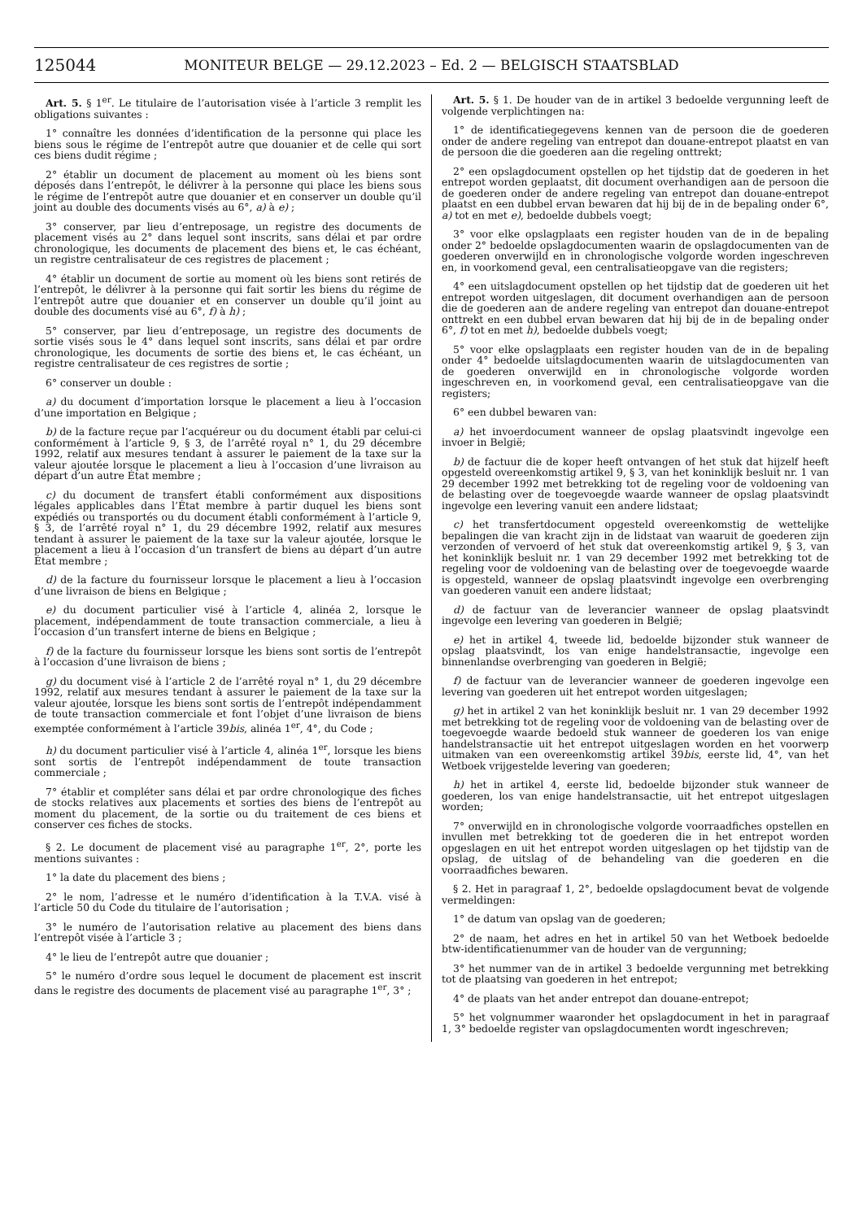125044 MONITEUR BELGE — 29.12.2023 – Ed. 2 — BELGISCH STAATSBLAD
Art. 5. § 1<sup>er</sup>. Le titulaire de l’autorisation visée à l’article 3 remplit les obligations suivantes :
1° connaître les données d’identification de la personne qui place les biens sous le régime de l’entrepôt autre que douanier et de celle qui sort ces biens dudit régime ;
2° établir un document de placement au moment où les biens sont déposés dans l’entrepôt, le délivrer à la personne qui place les biens sous le régime de l’entrepôt autre que douanier et en conserver un double qu’il joint au double des documents visés au 6°, a) à e) ;
3° conserver, par lieu d’entreposage, un registre des documents de placement visés au 2° dans lequel sont inscrits, sans délai et par ordre chronologique, les documents de placement des biens et, le cas échéant, un registre centralisateur de ces registres de placement ;
4° établir un document de sortie au moment où les biens sont retirés de l’entrepôt, le délivrer à la personne qui fait sortir les biens du régime de l’entrepôt autre que douanier et en conserver un double qu’il joint au double des documents visé au 6°, f) à h) ;
5° conserver, par lieu d’entreposage, un registre des documents de sortie visés sous le 4° dans lequel sont inscrits, sans délai et par ordre chronologique, les documents de sortie des biens et, le cas échéant, un registre centralisateur de ces registres de sortie ;
6° conserver un double :
a) du document d’importation lorsque le placement a lieu à l’occasion d’une importation en Belgique ;
b) de la facture reçue par l’acquéreur ou du document établi par celui-ci conformément à l’article 9, § 3, de l’arrêté royal n° 1, du 29 décembre 1992, relatif aux mesures tendant à assurer le paiement de la taxe sur la valeur ajoutée lorsque le placement a lieu à l’occasion d’une livraison au départ d’un autre État membre ;
c) du document de transfert établi conformément aux dispositions légales applicables dans l’État membre à partir duquel les biens sont expédiés ou transportés ou du document établi conformément à l’article 9, § 3, de l’arrêté royal n° 1, du 29 décembre 1992, relatif aux mesures tendant à assurer le paiement de la taxe sur la valeur ajoutée, lorsque le placement a lieu à l’occasion d’un transfert de biens au départ d’un autre État membre ;
d) de la facture du fournisseur lorsque le placement a lieu à l’occasion d’une livraison de biens en Belgique ;
e) du document particulier visé à l’article 4, alinéa 2, lorsque le placement, indépendamment de toute transaction commerciale, a lieu à l’occasion d’un transfert interne de biens en Belgique ;
f) de la facture du fournisseur lorsque les biens sont sortis de l’entrepôt à l’occasion d’une livraison de biens ;
g) du document visé à l’article 2 de l’arrêté royal n° 1, du 29 décembre 1992, relatif aux mesures tendant à assurer le paiement de la taxe sur la valeur ajoutée, lorsque les biens sont sortis de l’entrepôt indépendamment de toute transaction commerciale et font l’objet d’une livraison de biens exemptée conformément à l’article 39bis, alinéa 1<sup>er</sup>, 4°, du Code ;
h) du document particulier visé à l’article 4, alinéa 1<sup>er</sup>, lorsque les biens sont sortis de l’entrepôt indépendamment de toute transaction commerciale ;
7° établir et compléter sans délai et par ordre chronologique des fiches de stocks relatives aux placements et sorties des biens de l’entrepôt au moment du placement, de la sortie ou du traitement de ces biens et conserver ces fiches de stocks.
§ 2. Le document de placement visé au paragraphe 1<sup>er</sup>, 2°, porte les mentions suivantes :
1° la date du placement des biens ;
2° le nom, l’adresse et le numéro d’identification à la T.V.A. visé à l’article 50 du Code du titulaire de l’autorisation ;
3° le numéro de l’autorisation relative au placement des biens dans l’entrepôt visée à l’article 3 ;
4° le lieu de l’entrepôt autre que douanier ;
5° le numéro d’ordre sous lequel le document de placement est inscrit dans le registre des documents de placement visé au paragraphe 1<sup>er</sup>, 3° ;
Art. 5. § 1. De houder van de in artikel 3 bedoelde vergunning leeft de volgende verplichtingen na:
1° de identificatiegegevens kennen van de persoon die de goederen onder de andere regeling van entrepot dan douane-entrepot plaatst en van de persoon die die goederen aan die regeling onttrekt;
2° een opslagdocument opstellen op het tijdstip dat de goederen in het entrepot worden geplaatst, dit document overhandigen aan de persoon die de goederen onder de andere regeling van entrepot dan douane-entrepot plaatst en een dubbel ervan bewaren dat hij bij de in de bepaling onder 6°, a) tot en met e), bedoelde dubbels voegt;
3° voor elke opslagplaats een register houden van de in de bepaling onder 2° bedoelde opslagdocumenten waarin de opslagdocumenten van de goederen onverwijld en in chronologische volgorde worden ingeschreven en, in voorkomend geval, een centralisatieopgave van die registers;
4° een uitslagdocument opstellen op het tijdstip dat de goederen uit het entrepot worden uitgeslagen, dit document overhandigen aan de persoon die de goederen aan de andere regeling van entrepot dan douane-entrepot onttrekt en een dubbel ervan bewaren dat hij bij de in de bepaling onder 6°, f) tot en met h), bedoelde dubbels voegt;
5° voor elke opslagplaats een register houden van de in de bepaling onder 4° bedoelde uitslagdocumenten waarin de uitslagdocumenten van de goederen onverwijld en in chronologische volgorde worden ingeschreven en, in voorkomend geval, een centralisatieopgave van die registers;
6° een dubbel bewaren van:
a) het invoerdocument wanneer de opslag plaatsvindt ingevolge een invoer in België;
b) de factuur die de koper heeft ontvangen of het stuk dat hijzelf heeft opgesteld overeenkomstig artikel 9, § 3, van het koninklijk besluit nr. 1 van 29 december 1992 met betrekking tot de regeling voor de voldoening van de belasting over de toegevoegde waarde wanneer de opslag plaatsvindt ingevolge een levering vanuit een andere lidstaat;
c) het transfertdocument opgesteld overeenkomstig de wettelijke bepalingen die van kracht zijn in de lidstaat van waaruit de goederen zijn verzonden of vervoerd of het stuk dat overeenkomstig artikel 9, § 3, van het koninklijk besluit nr. 1 van 29 december 1992 met betrekking tot de regeling voor de voldoening van de belasting over de toegevoegde waarde is opgesteld, wanneer de opslag plaatsvindt ingevolge een overbrenging van goederen vanuit een andere lidstaat;
d) de factuur van de leverancier wanneer de opslag plaatsvindt ingevolge een levering van goederen in België;
e) het in artikel 4, tweede lid, bedoelde bijzonder stuk wanneer de opslag plaatsvindt, los van enige handelstransactie, ingevolge een binnenlandse overbrenging van goederen in België;
f) de factuur van de leverancier wanneer de goederen ingevolge een levering van goederen uit het entrepot worden uitgeslagen;
g) het in artikel 2 van het koninklijk besluit nr. 1 van 29 december 1992 met betrekking tot de regeling voor de voldoening van de belasting over de toegevoegde waarde bedoeld stuk wanneer de goederen los van enige handelstransactie uit het entrepot uitgeslagen worden en het voorwerp uitmaken van een overeenkomstig artikel 39bis, eerste lid, 4°, van het Wetboek vrijgestelde levering van goederen;
h) het in artikel 4, eerste lid, bedoelde bijzonder stuk wanneer de goederen, los van enige handelstransactie, uit het entrepot uitgeslagen worden;
7° onverwijld en in chronologische volgorde voorraadfiches opstellen en invullen met betrekking tot de goederen die in het entrepot worden opgeslagen en uit het entrepot worden uitgeslagen op het tijdstip van de opslag, de uitslag of de behandeling van die goederen en die voorraadfiches bewaren.
§ 2. Het in paragraaf 1, 2°, bedoelde opslagdocument bevat de volgende vermeldingen:
1° de datum van opslag van de goederen;
2° de naam, het adres en het in artikel 50 van het Wetboek bedoelde btw-identificatienummer van de houder van de vergunning;
3° het nummer van de in artikel 3 bedoelde vergunning met betrekking tot de plaatsing van goederen in het entrepot;
4° de plaats van het ander entrepot dan douane-entrepot;
5° het volgnummer waaronder het opslagdocument in het in paragraaf 1, 3° bedoelde register van opslagdocumenten wordt ingeschreven;